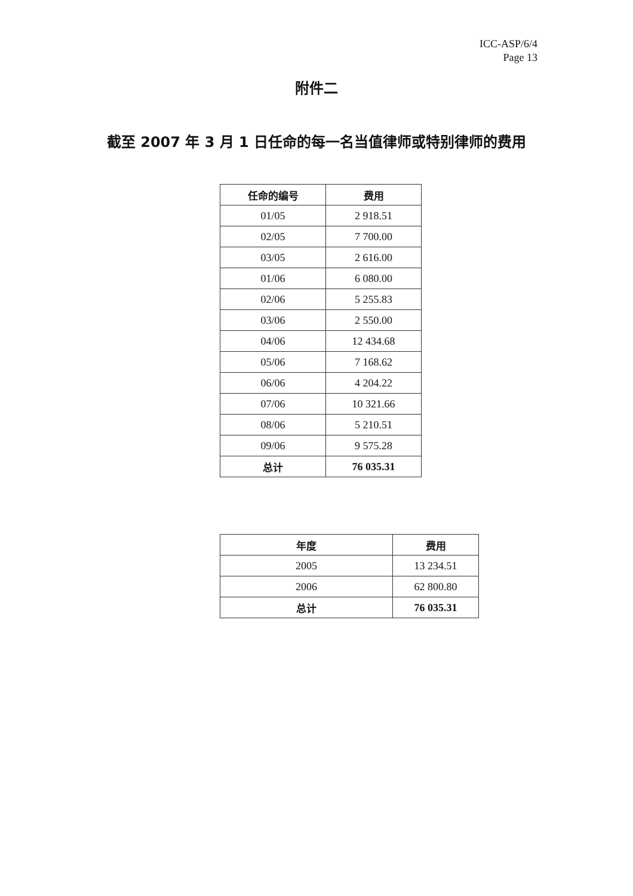ICC-ASP/6/4
Page 13
附件二
截至 2007 年 3 月 1 日任命的每一名当值律师或特别律师的费用
| 任命的编号 | 费用 |
| --- | --- |
| 01/05 | 2 918.51 |
| 02/05 | 7 700.00 |
| 03/05 | 2 616.00 |
| 01/06 | 6 080.00 |
| 02/06 | 5 255.83 |
| 03/06 | 2 550.00 |
| 04/06 | 12 434.68 |
| 05/06 | 7 168.62 |
| 06/06 | 4 204.22 |
| 07/06 | 10 321.66 |
| 08/06 | 5 210.51 |
| 09/06 | 9 575.28 |
| 总计 | 76 035.31 |
| 年度 | 费用 |
| --- | --- |
| 2005 | 13 234.51 |
| 2006 | 62 800.80 |
| 总计 | 76 035.31 |